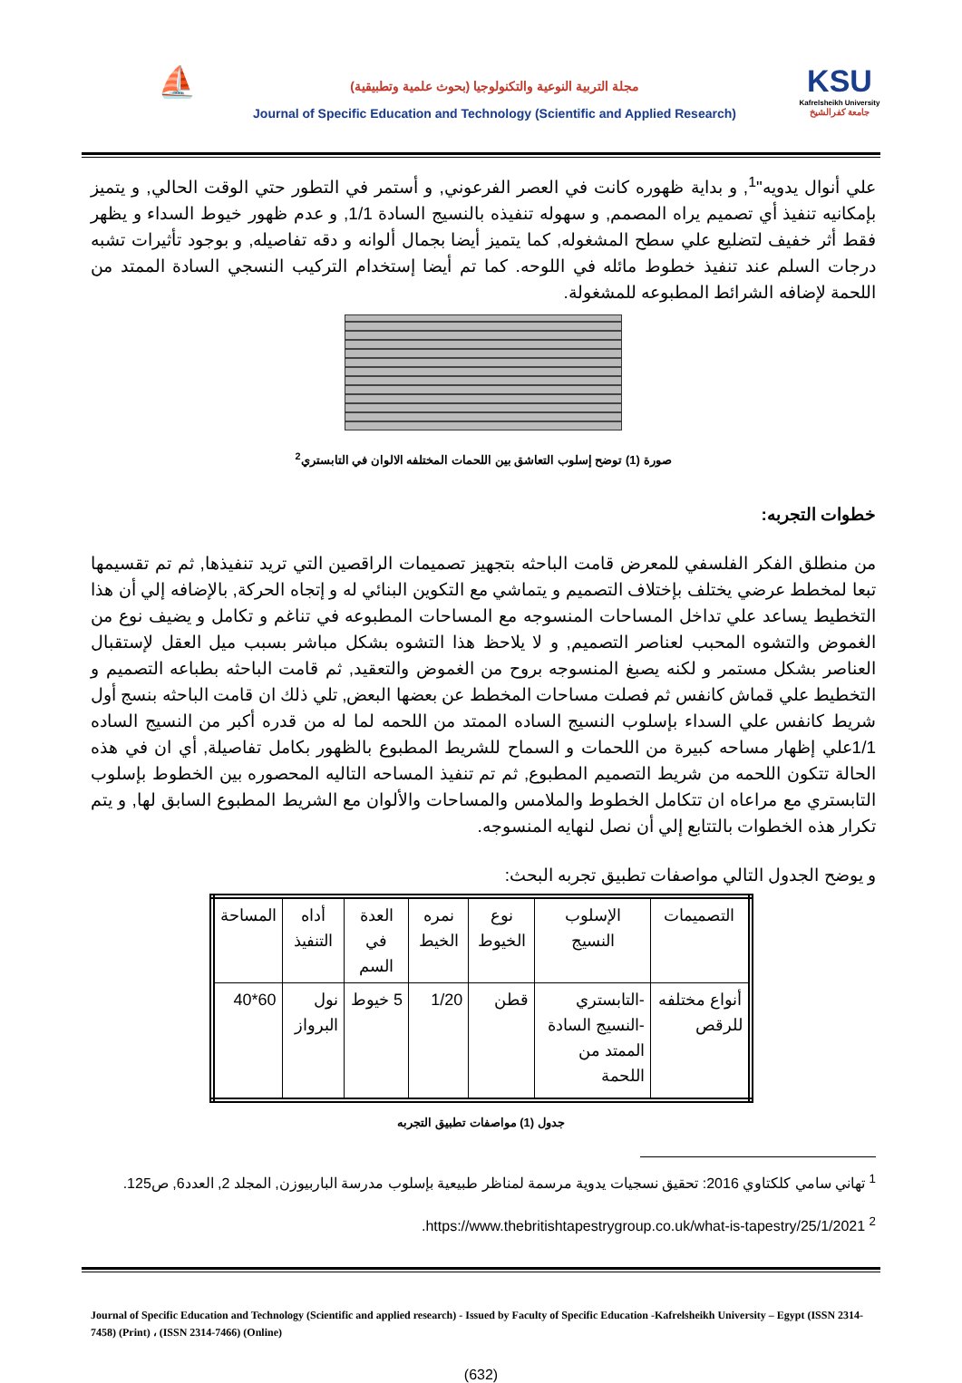⛵
مجلة التربية النوعية والتكنولوجيا (بحوث علمية وتطبيقية)
Journal of Specific Education and Technology (Scientific and Applied Research)
KSU
Kafrelsheikh University
جامعة كفرالشيخ
علي أنوال يدويه"<sup>1</sup>, و بداية ظهوره كانت في العصر الفرعوني, و أستمر في التطور حتي الوقت الحالي, و يتميز بإمكانيه تنفيذ أي تصميم يراه المصمم, و سهوله تنفيذه بالنسيج السادة 1/1, و عدم ظهور خيوط السداء و يظهر فقط أثر خفيف لتضليع علي سطح المشغوله, كما يتميز أيضا بجمال ألوانه و دقه تفاصيله, و بوجود تأثيرات تشبه درجات السلم عند تنفيذ خطوط مائله في اللوحه. كما تم أيضا إستخدام التركيب النسجي السادة الممتد من اللحمة لإضافه الشرائط المطبوعه للمشغولة.
صورة (1) توضح إسلوب التعاشق بين اللحمات المختلفه الالوان في التابستري<sup>2</sup>
خطوات التجربه:
من منطلق الفكر الفلسفي للمعرض قامت الباحثه بتجهيز تصميمات الراقصين التي تريد تنفيذها, ثم تم تقسيمها تبعا لمخطط عرضي يختلف بإختلاف التصميم و يتماشي مع التكوين البنائي له و إتجاه الحركة, بالإضافه إلي أن هذا التخطيط يساعد علي تداخل المساحات المنسوجه مع المساحات المطبوعه في تناغم و تكامل و يضيف نوع من الغموض والتشوه المحبب لعناصر التصميم, و لا يلاحظ هذا التشوه بشكل مباشر بسبب ميل العقل لإستقبال العناصر بشكل مستمر و لكنه يصبغ المنسوجه بروح من الغموض والتعقيد, ثم قامت الباحثه بطباعه التصميم و التخطيط علي قماش كانفس ثم فصلت مساحات المخطط عن بعضها البعض, تلي ذلك ان قامت الباحثه بنسج أول شريط كانفس علي السداء بإسلوب النسيج الساده الممتد من اللحمه لما له من قدره أكبر من النسيج الساده 1/1علي إظهار مساحه كبيرة من اللحمات و السماح للشريط المطبوع بالظهور بكامل تفاصيلة, أي ان في هذه الحالة تتكون اللحمه من شريط التصميم المطبوع, ثم تم تنفيذ المساحه التاليه المحصوره بين الخطوط بإسلوب التابستري مع مراعاه ان تتكامل الخطوط والملامس والمساحات والألوان مع الشريط المطبوع السابق لها, و يتم تكرار هذه الخطوات بالتتابع إلي أن نصل لنهايه المنسوجه.
و يوضح الجدول التالي مواصفات تطبيق تجربه البحث:
| التصميمات | الإسلوب النسيج | نوع الخيوط | نمره الخيط | العدة في السم | أداه التنفيذ | المساحة |
| --- | --- | --- | --- | --- | --- | --- |
| أنواع مختلفه للرقص | -التابستري -النسيج السادة الممتد من اللحمة | قطن | 1/20 | 5 خيوط | نول البرواز | 60*40 |
جدول (1) مواصفات تطبيق التجربه
<sup>1</sup> تهاني سامي كلكتاوي 2016: تحقيق نسجيات يدوية مرسمة لمناظر طبيعية بإسلوب مدرسة الباربيوزن, المجلد 2, العدد6, ص125.
<sup>2</sup> https://www.thebritishtapestrygroup.co.uk/what-is-tapestry/25/1/2021.
Journal of Specific Education and Technology (Scientific and applied research) - Issued by Faculty of Specific Education -Kafrelsheikh University – Egypt (ISSN 2314-7458) (Print) ، (ISSN 2314-7466) (Online)
(632)